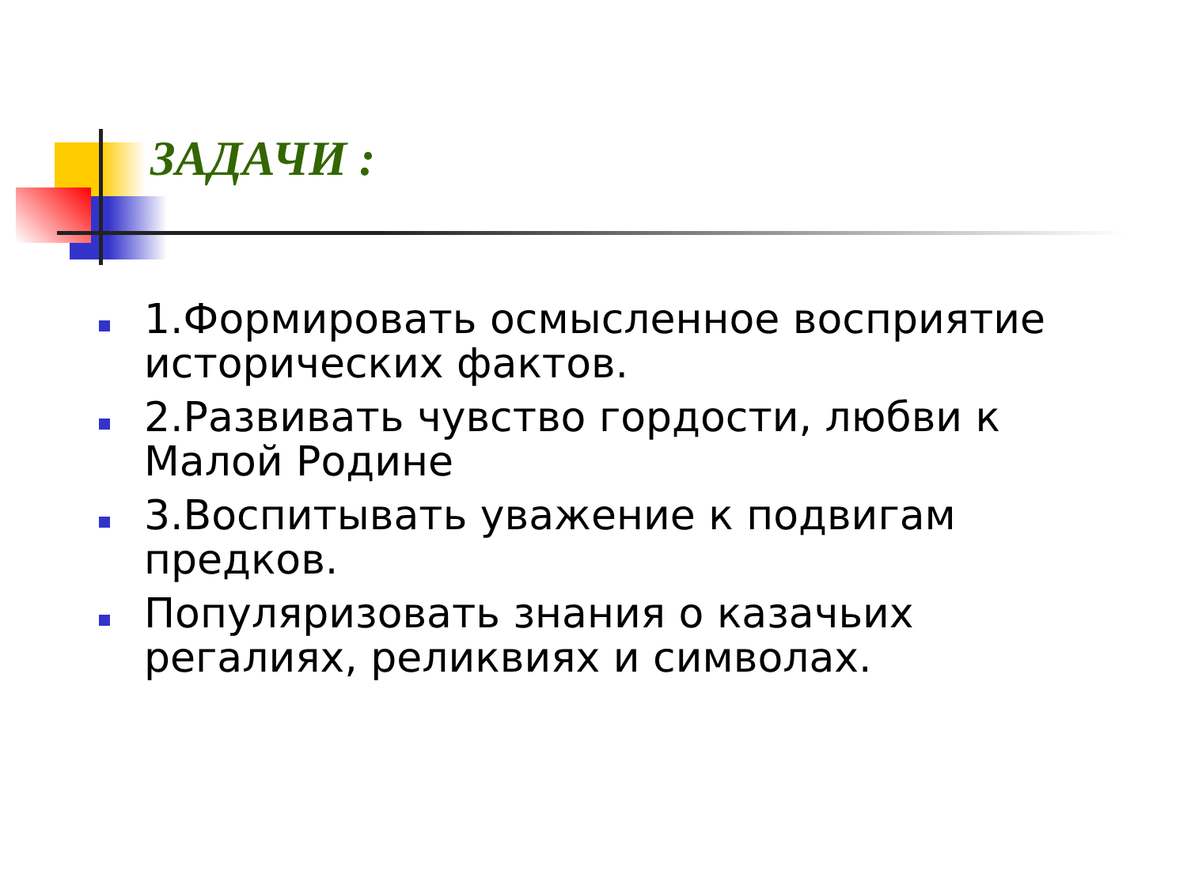ЗАДАЧИ :
1.Формировать осмысленное восприятие исторических фактов.
2.Развивать чувство гордости, любви к Малой Родине
3.Воспитывать уважение к подвигам предков.
Популяризовать знания о казачьих регалиях, реликвиях и символах.